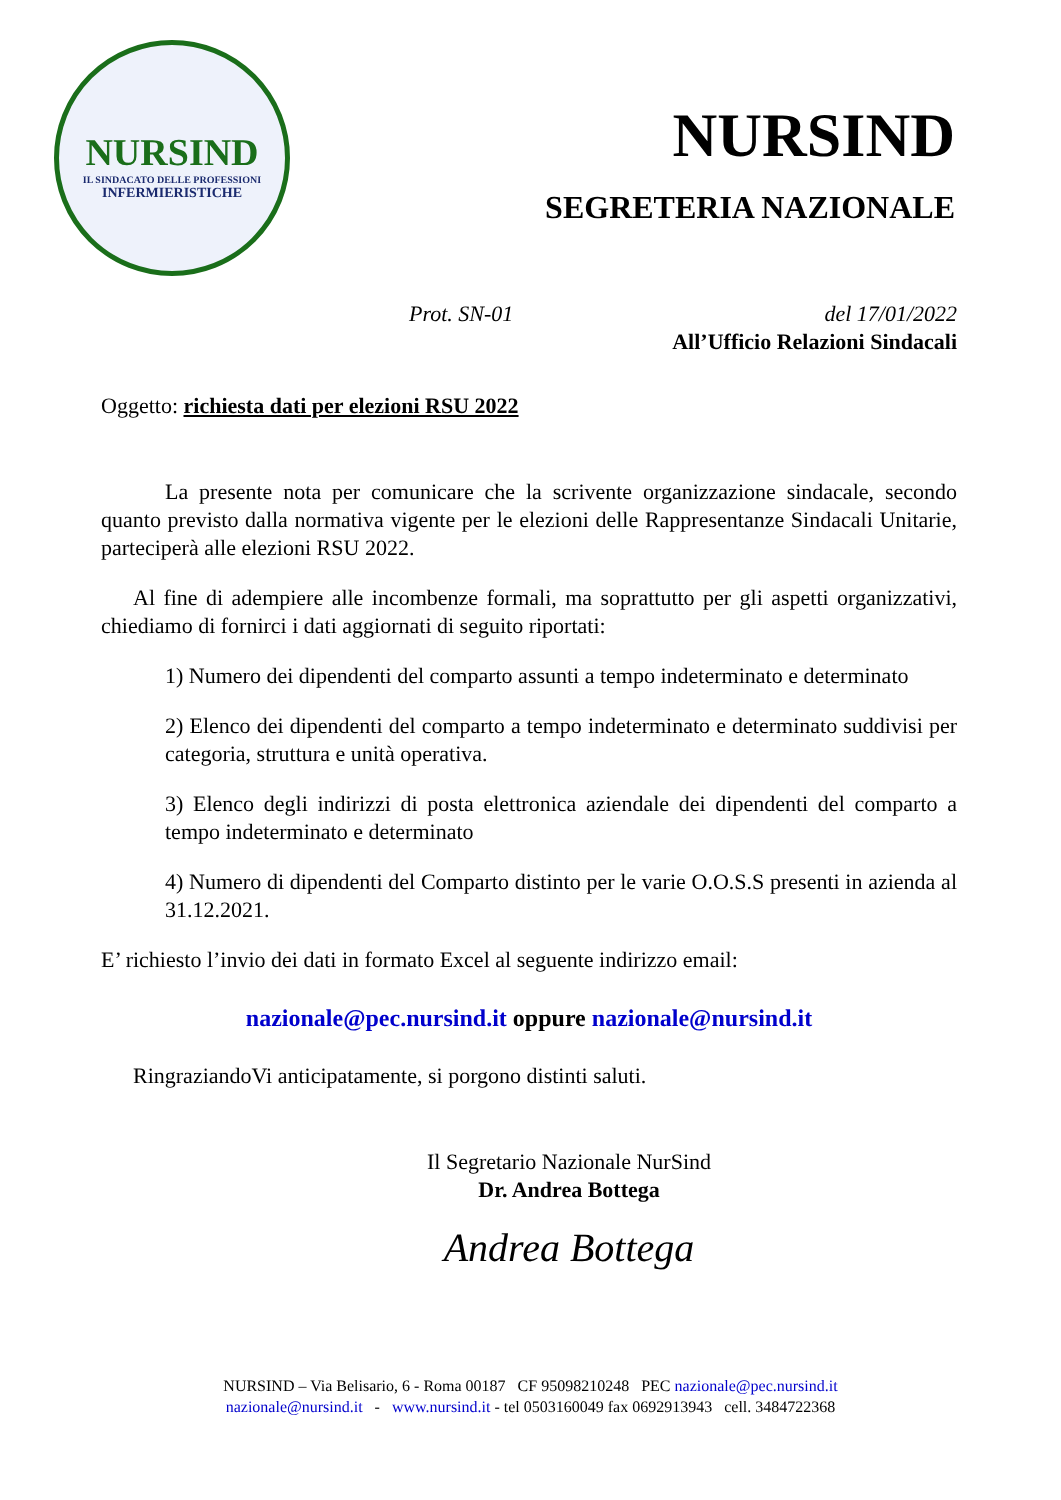NURSIND
IL SINDACATO DELLE PROFESSIONI
INFERMIERISTICHE
NURSIND
SEGRETERIA NAZIONALE
Prot. SN-01 del 17/01/2022
All’Ufficio Relazioni Sindacali
Oggetto: richiesta dati per elezioni RSU 2022
La presente nota per comunicare che la scrivente organizzazione sindacale, secondo quanto previsto dalla normativa vigente per le elezioni delle Rappresentanze Sindacali Unitarie, parteciperà alle elezioni RSU 2022.
Al fine di adempiere alle incombenze formali, ma soprattutto per gli aspetti organizzativi, chiediamo di fornirci i dati aggiornati di seguito riportati:
1) Numero dei dipendenti del comparto assunti a tempo indeterminato e determinato
2) Elenco dei dipendenti del comparto a tempo indeterminato e determinato suddivisi per categoria, struttura e unità operativa.
3) Elenco degli indirizzi di posta elettronica aziendale dei dipendenti del comparto a tempo indeterminato e determinato
4) Numero di dipendenti del Comparto distinto per le varie O.O.S.S presenti in azienda al 31.12.2021.
E’ richiesto l’invio dei dati in formato Excel al seguente indirizzo email:
nazionale@pec.nursind.it oppure nazionale@nursind.it
RingraziandoVi anticipatamente, si porgono distinti saluti.
Il Segretario Nazionale NurSind
Dr. Andrea Bottega
Andrea Bottega
NURSIND – Via Belisario, 6 - Roma 00187 CF 95098210248 PEC nazionale@pec.nursind.it
nazionale@nursind.it - www.nursind.it - tel 0503160049 fax 0692913943 cell. 3484722368